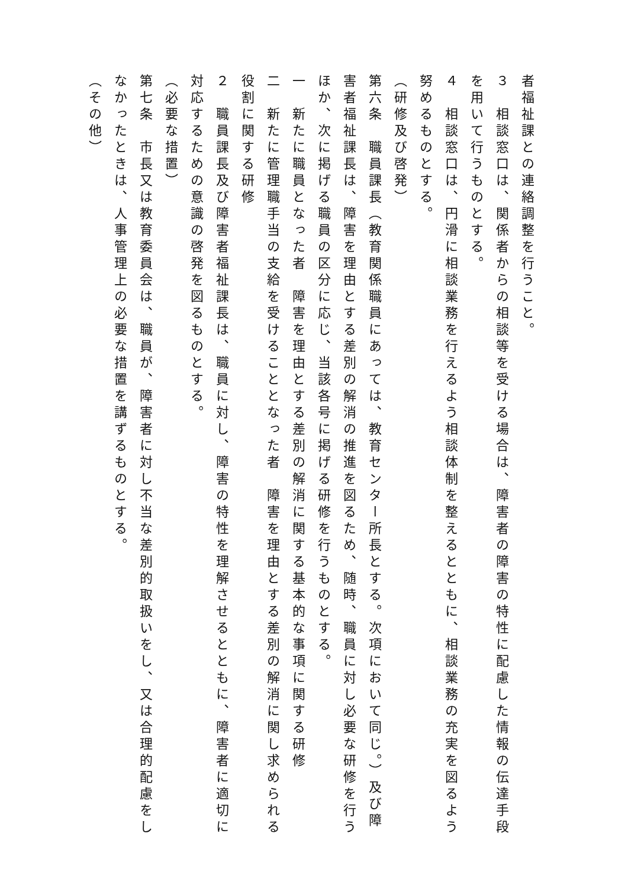者福祉課との連絡調整を行うこと。
３　相談窓口は、関係者からの相談等を受ける場合は、障害者の障害の特性に配慮した情報の伝達手段を用いて行うものとする。
４　相談窓口は、円滑に相談業務を行えるよう相談体制を整えるとともに、相談業務の充実を図るよう努めるものとする。
（研修及び啓発）
第六条　職員課長（教育関係職員にあっては、教育センター所長とする。次項において同じ。）及び障害者福祉課長は、障害を理由とする差別の解消の推進を図るため、随時、職員に対し必要な研修を行うほか、次に掲げる職員の区分に応じ、当該各号に掲げる研修を行うものとする。
一　新たに職員となった者　障害を理由とする差別の解消に関する基本的な事項に関する研修
二　新たに管理職手当の支給を受けることとなった者　障害を理由とする差別の解消に関し求められる役割に関する研修
２　職員課長及び障害者福祉課長は、職員に対し、障害の特性を理解させるとともに、障害者に適切に対応するための意識の啓発を図るものとする。
（必要な措置）
第七条　市長又は教育委員会は、職員が、障害者に対し不当な差別的取扱いをし、又は合理的配慮をしなかったときは、人事管理上の必要な措置を講ずるものとする。
（その他）